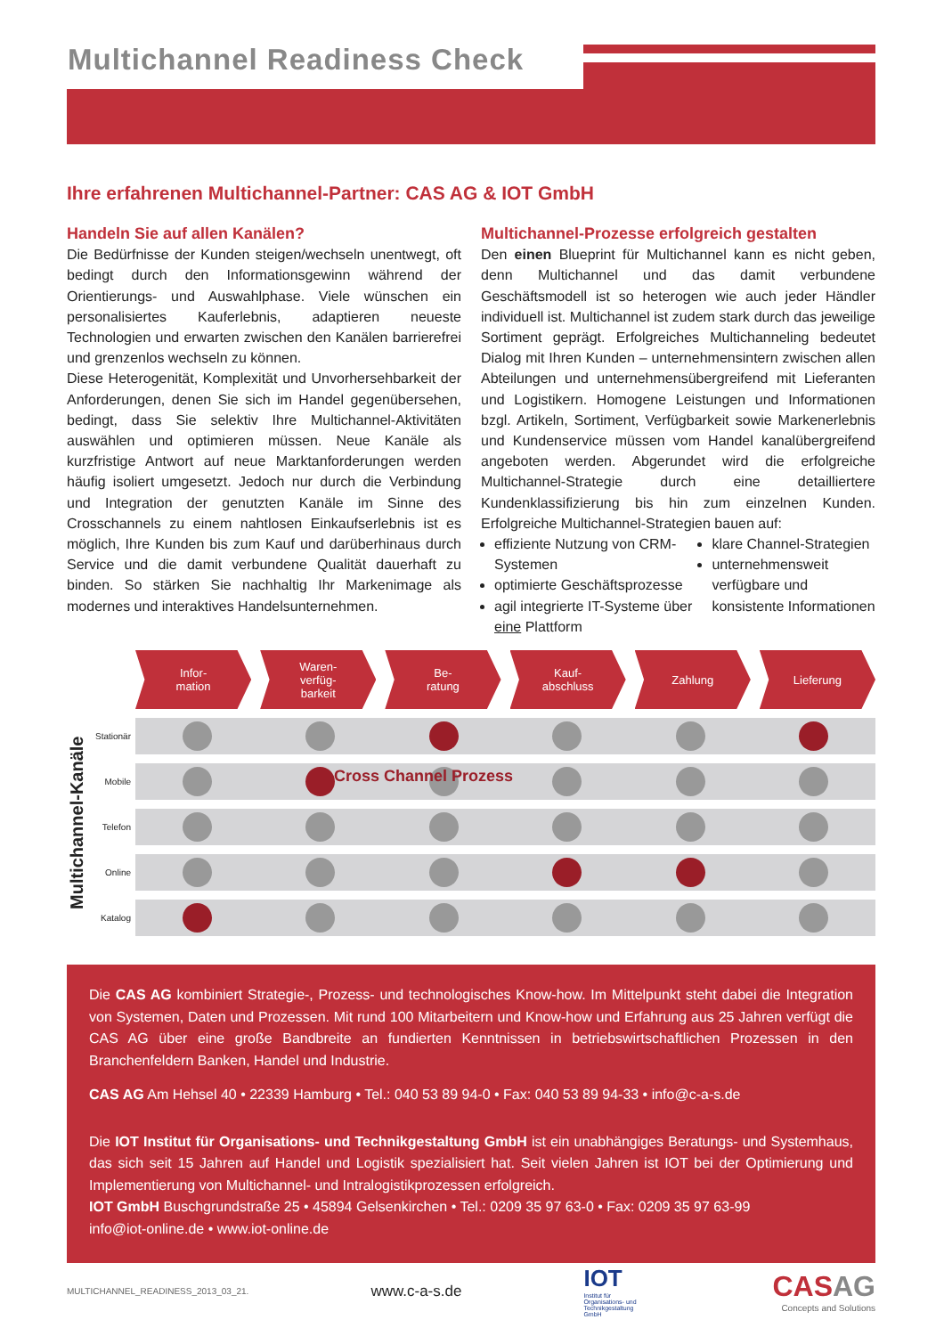Multichannel Readiness Check
Ihre erfahrenen Multichannel-Partner: CAS AG & IOT GmbH
Handeln Sie auf allen Kanälen?
Die Bedürfnisse der Kunden steigen/wechseln unentwegt, oft bedingt durch den Informationsgewinn während der Orientierungs- und Auswahlphase. Viele wünschen ein personalisiertes Kauferlebnis, adaptieren neueste Technologien und erwarten zwischen den Kanälen barrierefrei und grenzenlos wechseln zu können.
Diese Heterogenität, Komplexität und Unvorhersehbarkeit der Anforderungen, denen Sie sich im Handel gegenübersehen, bedingt, dass Sie selektiv Ihre Multichannel-Aktivitäten auswählen und optimieren müssen. Neue Kanäle als kurzfristige Antwort auf neue Marktanforderungen werden häufig isoliert umgesetzt. Jedoch nur durch die Verbindung und Integration der genutzten Kanäle im Sinne des Crosschannels zu einem nahtlosen Einkaufserlebnis ist es möglich, Ihre Kunden bis zum Kauf und darüberhinaus durch Service und die damit verbundene Qualität dauerhaft zu binden. So stärken Sie nachhaltig Ihr Markenimage als modernes und interaktives Handelsunternehmen.
Multichannel-Prozesse erfolgreich gestalten
Den einen Blueprint für Multichannel kann es nicht geben, denn Multichannel und das damit verbundene Geschäftsmodell ist so heterogen wie auch jeder Händler individuell ist. Multichannel ist zudem stark durch das jeweilige Sortiment geprägt. Erfolgreiches Multichanneling bedeutet Dialog mit Ihren Kunden – unternehmensintern zwischen allen Abteilungen und unternehmensübergreifend mit Lieferanten und Logistikern. Homogene Leistungen und Informationen bzgl. Artikeln, Sortiment, Verfügbarkeit sowie Markenerlebnis und Kundenservice müssen vom Handel kanalübergreifend angeboten werden. Abgerundet wird die erfolgreiche Multichannel-Strategie durch eine detailliertere Kundenklassifizierung bis hin zum einzelnen Kunden. Erfolgreiche Multichannel-Strategien bauen auf:
effiziente Nutzung von CRM-Systemen
optimierte Geschäftsprozesse
agil integrierte IT-Systeme über eine Plattform
klare Channel-Strategien
unternehmensweit verfügbare und konsistente Informationen
Infor-
mation
Waren-
verfüg-
barkeit
Be-
ratung
Kauf-
abschluss
Zahlung Lieferung
Multichannel-Kanäle
Stationär
Mobile
Telefon
Online
Katalog
Cross Channel Prozess
Die CAS AG kombiniert Strategie-, Prozess- und technologisches Know-how. Im Mittelpunkt steht dabei die Integration von Systemen, Daten und Prozessen. Mit rund 100 Mitarbeitern und Know-how und Erfahrung aus 25 Jahren verfügt die CAS AG über eine große Bandbreite an fundierten Kenntnissen in betriebswirtschaftlichen Prozessen in den Branchenfeldern Banken, Handel und Industrie.
CAS AG Am Hehsel 40 • 22339 Hamburg • Tel.: 040 53 89 94-0 • Fax: 040 53 89 94-33 • info@c-a-s.de
Die IOT Institut für Organisations- und Technikgestaltung GmbH ist ein unabhängiges Beratungs- und Systemhaus, das sich seit 15 Jahren auf Handel und Logistik spezialisiert hat. Seit vielen Jahren ist IOT bei der Optimierung und Implementierung von Multichannel- und Intralogistikprozessen erfolgreich.
IOT GmbH Buschgrundstraße 25 • 45894 Gelsenkirchen • Tel.: 0209 35 97 63-0 • Fax: 0209 35 97 63-99
info@iot-online.de • www.iot-online.de
MULTICHANNEL_READINESS_2013_03_21. www.c-a-s.de IOT
Institut für Organisations- und Technikgestaltung GmbH CAS AG
Concepts and Solutions